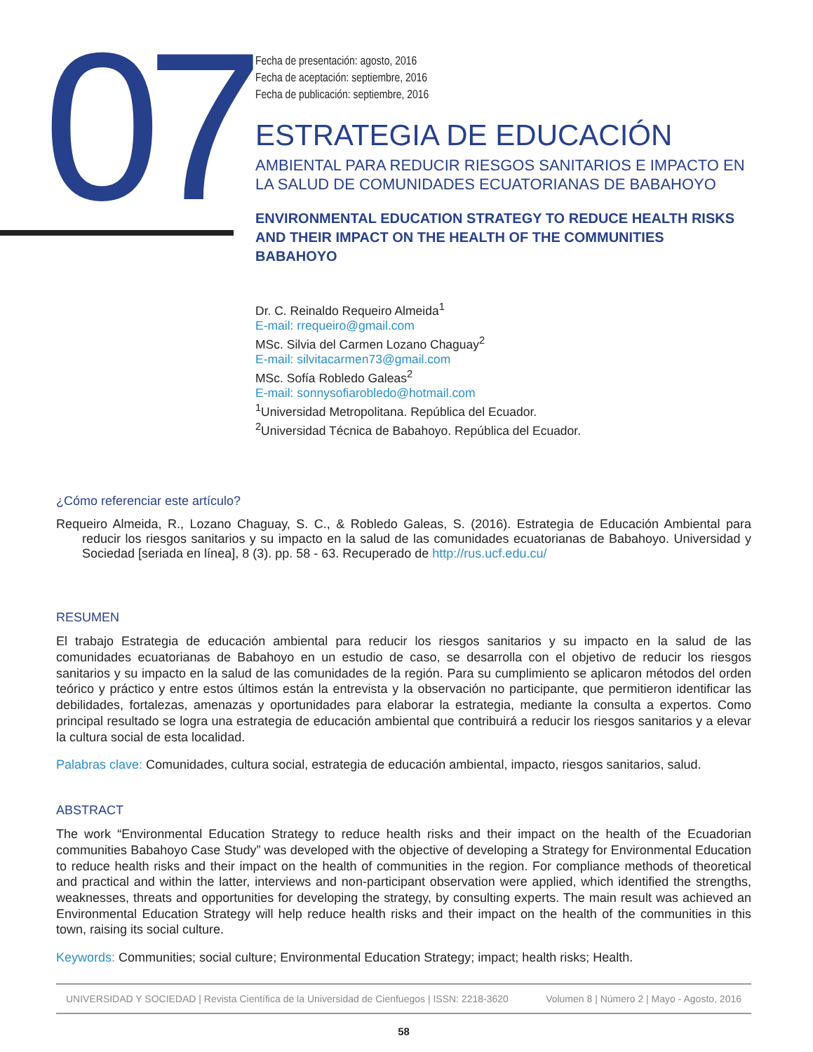07
Fecha de presentación: agosto, 2016
Fecha de aceptación: septiembre, 2016
Fecha de publicación: septiembre, 2016
ESTRATEGIA DE EDUCACIÓN
AMBIENTAL PARA REDUCIR RIESGOS SANITARIOS E IMPACTO EN LA SALUD DE COMUNIDADES ECUATORIANAS DE BABAHOYO
ENVIRONMENTAL EDUCATION STRATEGY TO REDUCE HEALTH RISKS AND THEIR IMPACT ON THE HEALTH OF THE COMMUNITIES BABAHOYO
Dr. C. Reinaldo Requeiro Almeida<sup>1</sup>
E-mail: rrequeiro@gmail.com
MSc. Silvia del Carmen Lozano Chaguay<sup>2</sup>
E-mail: silvitacarmen73@gmail.com
MSc. Sofía Robledo Galeas<sup>2</sup>
E-mail: sonnysofiarobledo@hotmail.com
<sup>1</sup> Universidad Metropolitana. República del Ecuador.
<sup>2</sup> Universidad Técnica de Babahoyo. República del Ecuador.
¿Cómo referenciar este artículo?
Requeiro Almeida, R., Lozano Chaguay, S. C., & Robledo Galeas, S. (2016). Estrategia de Educación Ambiental para reducir los riesgos sanitarios y su impacto en la salud de las comunidades ecuatorianas de Babahoyo. Universidad y Sociedad [seriada en línea], 8 (3). pp. 58 - 63. Recuperado de http://rus.ucf.edu.cu/
RESUMEN
El trabajo Estrategia de educación ambiental para reducir los riesgos sanitarios y su impacto en la salud de las comunidades ecuatorianas de Babahoyo en un estudio de caso, se desarrolla con el objetivo de reducir los riesgos sanitarios y su impacto en la salud de las comunidades de la región. Para su cumplimiento se aplicaron métodos del orden teórico y práctico y entre estos últimos están la entrevista y la observación no participante, que permitieron identificar las debilidades, fortalezas, amenazas y oportunidades para elaborar la estrategia, mediante la consulta a expertos. Como principal resultado se logra una estrategia de educación ambiental que contribuirá a reducir los riesgos sanitarios y a elevar la cultura social de esta localidad.
Palabras clave: Comunidades, cultura social, estrategia de educación ambiental, impacto, riesgos sanitarios, salud.
ABSTRACT
The work “Environmental Education Strategy to reduce health risks and their impact on the health of the Ecuadorian communities Babahoyo Case Study” was developed with the objective of developing a Strategy for Environmental Education to reduce health risks and their impact on the health of communities in the region. For compliance methods of theoretical and practical and within the latter, interviews and non-participant observation were applied, which identified the strengths, weaknesses, threats and opportunities for developing the strategy, by consulting experts. The main result was achieved an Environmental Education Strategy will help reduce health risks and their impact on the health of the communities in this town, raising its social culture.
Keywords: Communities; social culture; Environmental Education Strategy; impact; health risks; Health.
UNIVERSIDAD Y SOCIEDAD | Revista Científica de la Universidad de Cienfuegos | ISSN: 2218-3620 Volumen 8 | Número 2 | Mayo - Agosto, 2016
58